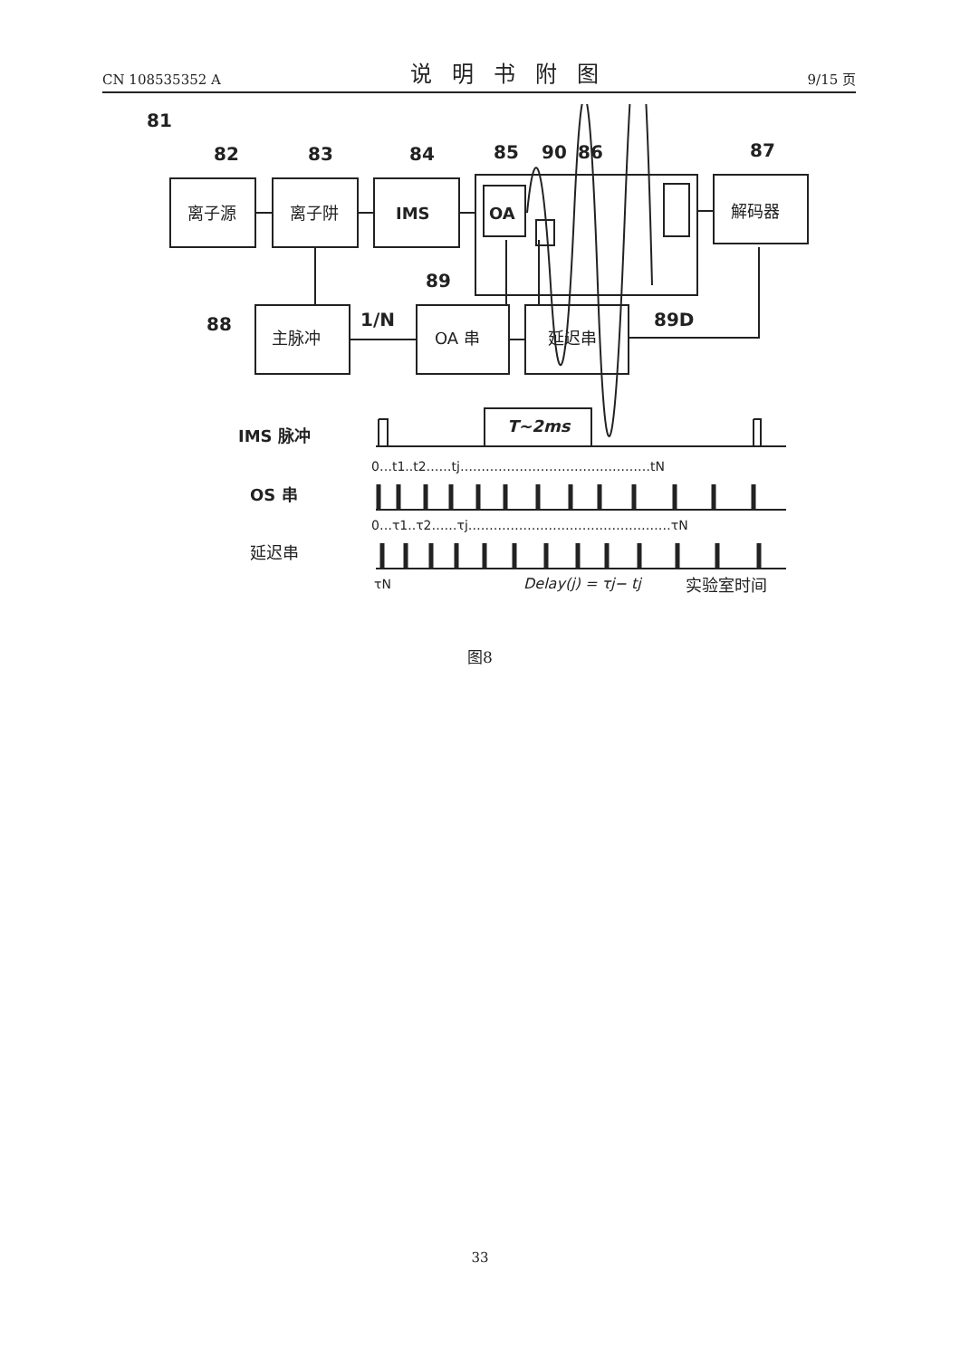CN 108535352 A 说明书附图 9/15 页
81
82
83
84
85
90
86
87
89
88
1/N
89D
离子源
离子阱
IMS
OA
解码器
主脉冲
OA 串
延迟串
IMS 脉冲
OS 串
延迟串
T~2ms
0…t1..t2……tj………………………………………tN
0…τ1..τ2……τj…………………………………………τN
τN
Delay(j) = τj− tj
实验室时间
图8
33